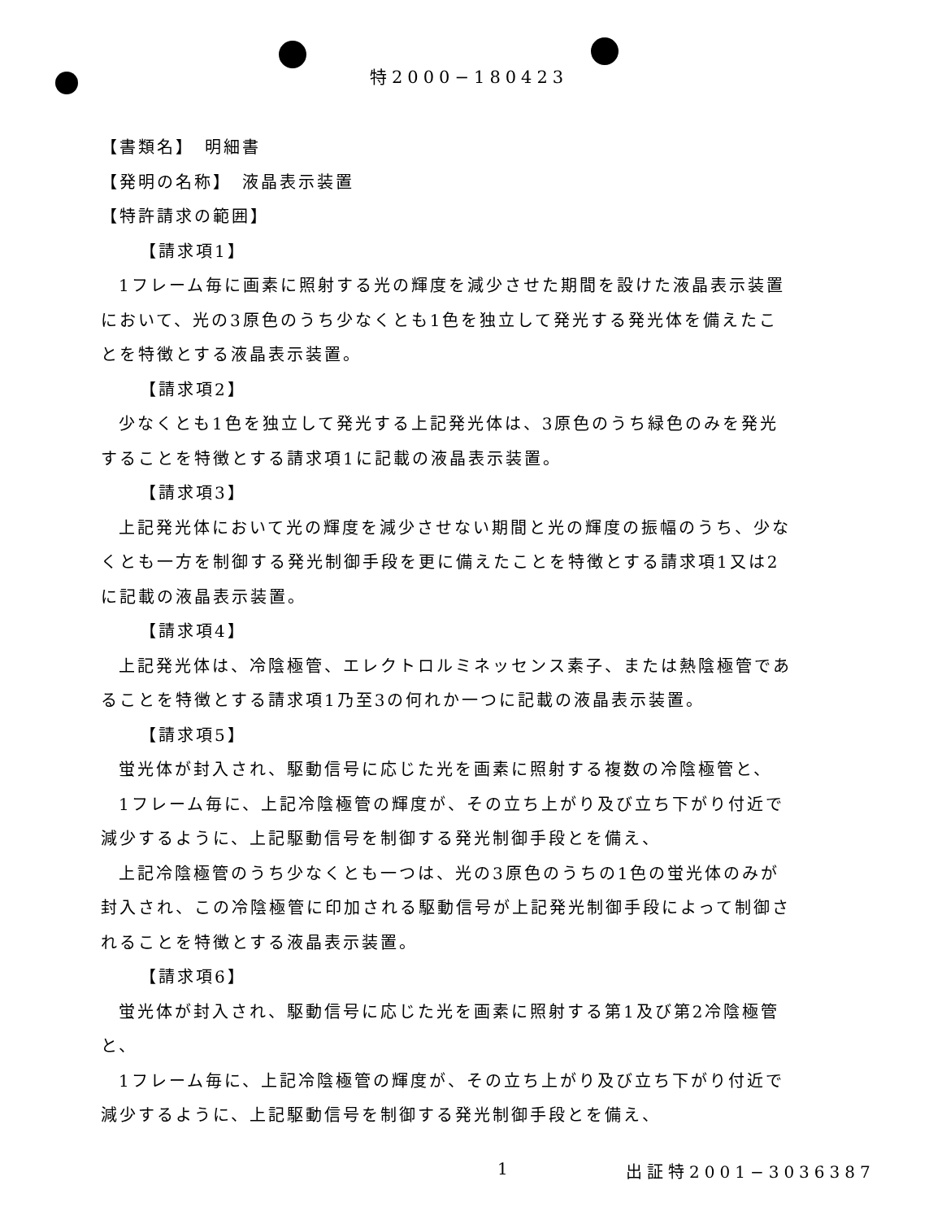特2000−180423
【書類名】　明細書
【発明の名称】　液晶表示装置
【特許請求の範囲】
【請求項1】
1フレーム毎に画素に照射する光の輝度を減少させた期間を設けた液晶表示装置において、光の3原色のうち少なくとも1色を独立して発光する発光体を備えたことを特徴とする液晶表示装置。
【請求項2】
少なくとも1色を独立して発光する上記発光体は、3原色のうち緑色のみを発光することを特徴とする請求項1に記載の液晶表示装置。
【請求項3】
上記発光体において光の輝度を減少させない期間と光の輝度の振幅のうち、少なくとも一方を制御する発光制御手段を更に備えたことを特徴とする請求項1又は2に記載の液晶表示装置。
【請求項4】
上記発光体は、冷陰極管、エレクトロルミネッセンス素子、または熱陰極管であることを特徴とする請求項1乃至3の何れか一つに記載の液晶表示装置。
【請求項5】
蛍光体が封入され、駆動信号に応じた光を画素に照射する複数の冷陰極管と、
1フレーム毎に、上記冷陰極管の輝度が、その立ち上がり及び立ち下がり付近で減少するように、上記駆動信号を制御する発光制御手段とを備え、
上記冷陰極管のうち少なくとも一つは、光の3原色のうちの1色の蛍光体のみが封入され、この冷陰極管に印加される駆動信号が上記発光制御手段によって制御されることを特徴とする液晶表示装置。
【請求項6】
蛍光体が封入され、駆動信号に応じた光を画素に照射する第1及び第2冷陰極管と、
1フレーム毎に、上記冷陰極管の輝度が、その立ち上がり及び立ち下がり付近で減少するように、上記駆動信号を制御する発光制御手段とを備え、
1 出証特2001−3036387